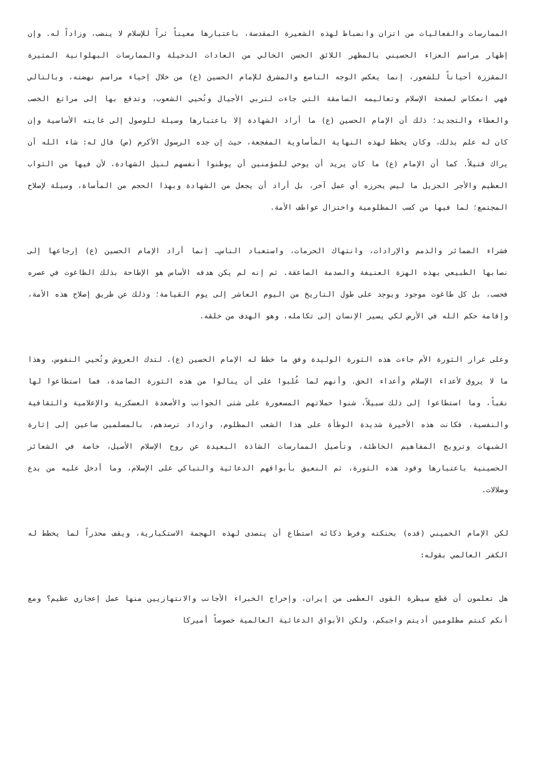الممارسات والفعاليات من اتزان وانضباط لهذه الشعيرة المقدسة، باعتبارها معيناً ثراً للإسلام لا ينضب، وزاداً له. وإن إظهار مراسم العزاء الحسيني بالمظهر اللائق الحسن الخالي من العادات الدخيلة والممارسات البهلوانية المثيرة المقززة أحياناً للشعور، إنما يعكس الوجه الناصع والمشرق للإمام الحسين (ع) من خلال إحياء مراسم نهضته، وبالتالي فهي انعكاس لصفحة الإسلام وتعاليمه السامقة التي جاءت لتربي الأجيال وتُحيي الشعوب، وتدفع بها إلى مراتع الخصب والعطاء والتجديد؛ ذلك أن الإمام الحسين (ع) ما أراد الشهادة إلا باعتبارها وسيلة للوصول إلى غايته الأساسية وإن كان له علم بذلك، وكان يخطط لهذه النهاية المأساوية المفجعة، حيث إن جده الرسول الأكرم (ص) قال له: شاء الله أن يراك قتيلاً. كما أن الإمام (ع) ما كان يريد أن يوحي للمؤمنين أن يوطنوا أنفسهم لنيل الشهادة، لأن فيها من الثواب العظيم والأجر الجزيل ما ليس يحرزه أي عمل آخر، بل أراد أن يجعل من الشهادة وبهذا الحجم من المأساة، وسيلة لإصلاح المجتمع؛ لما فيها من كسب المظلومية واختزال عواطف الأمة.
فشراء الضمائر والذمم والإرادات، وانتهاك الحرمات، واستعباد الناس… إنما أراد الإمام الحسين (ع) إرجاعها إلى نصابها الطبيعي بهذه الهزة العنيفة والصدمة الصاعقة. ثم إنه لم يكن هدفه الأساس هو الإطاحة بذلك الطاغوت في عصره فحسب، بل كل طاغوت موجود ويوجد على طول التاريخ من اليوم العاشر إلى يوم القيامة؛ وذلك عن طريق إصلاح هذه الأمة، وإقامة حكم الله في الأرض لكي يسير الإنسان إلى تكامله، وهو الهدف من خلقه.
وعلى غرار الثورة الأم جاءت هذه الثورة الوليدة وفق ما خطط له الإمام الحسين (ع)، لتدك العروش وتُحيي النفوس، وهذا ما لا يروق لأعداء الإسلام وأعداء الحق. وأنهم لما غُلبوا على أن ينالوا من هذه الثورة الصامدة، فما استطاعوا لها نقباً، وما استطاعوا إلى ذلك سبيلاً، شنوا حملاتهم المسعورة على شتى الجوانب والأصعدة العسكرية والإعلامية والثقافية والنفسية، فكانت هذه الأخيرة شديدة الوطأة على هذا الشعب المظلوم، وازداد ترصدهم، بالمسلمين ساعين إلى إثارة الشبهات وترويج المفاهيم الخاطئة، وتأصيل الممارسات الشاذة البعيدة عن روح الإسلام الأصيل، خاصة في الشعائر الحسينية باعتبارها وقود هذه الثورة، ثم النعيق بأبواقهم الدعائية والتباكي على الإسلام، وما أدخل عليه من بدع وضلالات.
لكن الإمام الخميني (قده) بحنكته وفرط ذكائه استطاع أن يتصدى لهذه الهجمة الاستكبارية، ويقف محذراً لما يخطط له الكفر العالمي بقوله:
هل تعلمون أن قطع سيطرة القوى العظمى من إيران، وإخراج الخبراء الأجانب والانتهازيين منها عمل إعجازي عظيم؟ ومع أنكم كنتم مظلومين أديتم واجبكم، ولكن الأبواق الدعائية العالمية خصوصاً أميركا